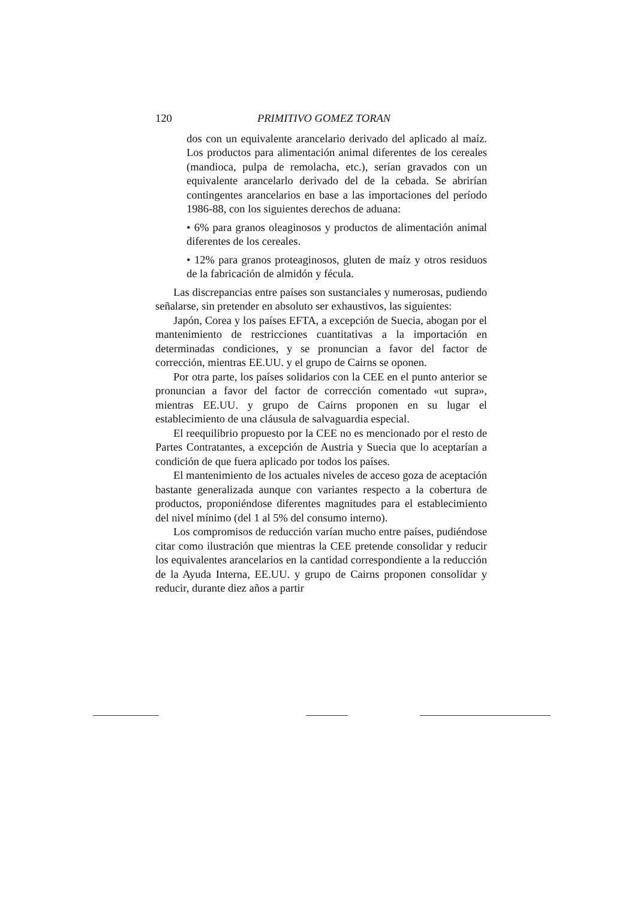120 PRIMITIVO GOMEZ TORAN
dos con un equivalente arancelario derivado del aplicado al maíz. Los productos para alimentación animal diferentes de los cereales (mandioca, pulpa de remolacha, etc.), serían gravados con un equivalente arancelarlo derivado del de la cebada. Se abrirían contingentes arancelarios en base a las importaciones del período 1986-88, con los siguientes derechos de aduana:
• 6% para granos oleaginosos y productos de alimentación animal diferentes de los cereales.
• 12% para granos proteaginosos, gluten de maíz y otros residuos de la fabricación de almidón y fécula.
Las discrepancias entre países son sustanciales y numerosas, pudiendo señalarse, sin pretender en absoluto ser exhaustivos, las siguientes:
Japón, Corea y los países EFTA, a excepción de Suecia, abogan por el mantenimiento de restricciones cuantitativas a la importación en determinadas condiciones, y se pronuncian a favor del factor de corrección, mientras EE.UU. y el grupo de Cairns se oponen.
Por otra parte, los países solidarios con la CEE en el punto anterior se pronuncian a favor del factor de corrección comentado «ut supra», mientras EE.UU. y grupo de Cairns proponen en su lugar el establecimiento de una cláusula de salvaguardia especial.
El reequilibrio propuesto por la CEE no es mencionado por el resto de Partes Contratantes, a excepción de Austria y Suecia que lo aceptarían a condición de que fuera aplicado por todos los países.
El mantenimiento de los actuales niveles de acceso goza de aceptación bastante generalizada aunque con variantes respecto a la cobertura de productos, proponiéndose diferentes magnitudes para el establecimiento del nivel mínimo (del 1 al 5% del consumo interno).
Los compromisos de reducción varían mucho entre países, pudiéndose citar como ilustración que mientras la CEE pretende consolidar y reducir los equivalentes arancelarios en la cantidad correspondiente a la reducción de la Ayuda Interna, EE.UU. y grupo de Cairns proponen consolidar y reducir, durante diez años a partir